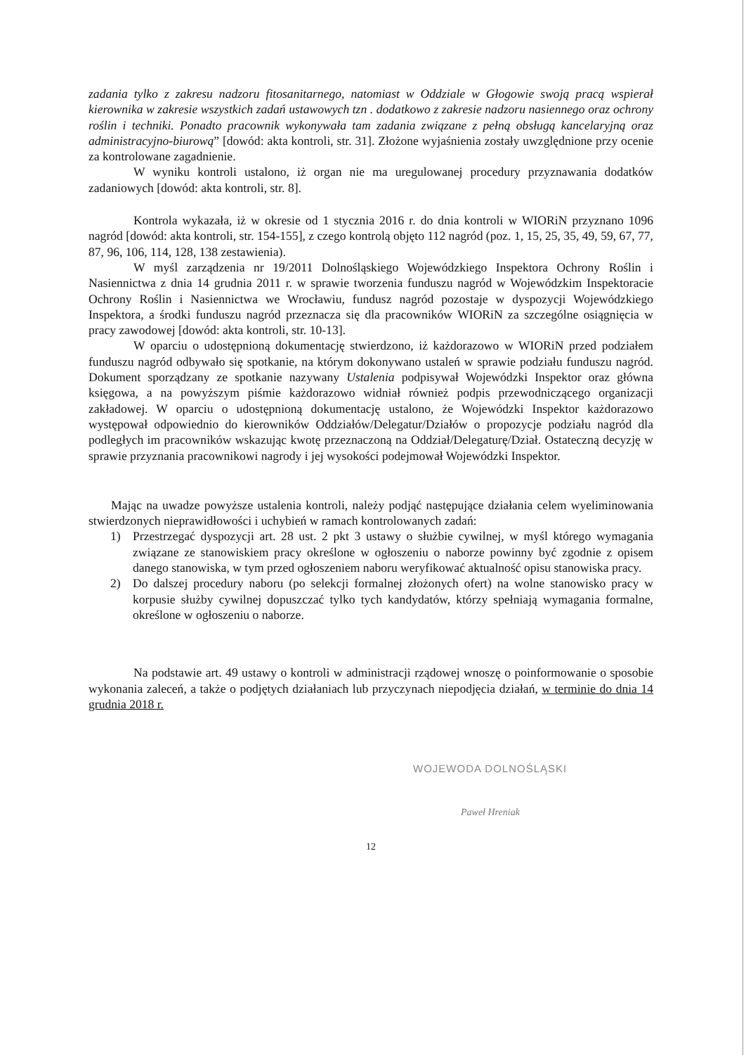zadania tylko z zakresu nadzoru fitosanitarnego, natomiast w Oddziale w Głogowie swoją pracą wspierał kierownika w zakresie wszystkich zadań ustawowych tzn . dodatkowo z zakresie nadzoru nasiennego oraz ochrony roślin i techniki. Ponadto pracownik wykonywała tam zadania związane z pełną obsługą kancelaryjną oraz administracyjno-biurową” [dowód: akta kontroli, str. 31]. Złożone wyjaśnienia zostały uwzględnione przy ocenie za kontrolowane zagadnienie.
W wyniku kontroli ustalono, iż organ nie ma uregulowanej procedury przyznawania dodatków zadaniowych [dowód: akta kontroli, str. 8].
Kontrola wykazała, iż w okresie od 1 stycznia 2016 r. do dnia kontroli w WIORiN przyznano 1096 nagród [dowód: akta kontroli, str. 154-155], z czego kontrolą objęto 112 nagród (poz. 1, 15, 25, 35, 49, 59, 67, 77, 87, 96, 106, 114, 128, 138 zestawienia).
W myśl zarządzenia nr 19/2011 Dolnośląskiego Wojewódzkiego Inspektora Ochrony Roślin i Nasiennictwa z dnia 14 grudnia 2011 r. w sprawie tworzenia funduszu nagród w Wojewódzkim Inspektoracie Ochrony Roślin i Nasiennictwa we Wrocławiu, fundusz nagród pozostaje w dyspozycji Wojewódzkiego Inspektora, a środki funduszu nagród przeznacza się dla pracowników WIORiN za szczególne osiągnięcia w pracy zawodowej [dowód: akta kontroli, str. 10-13].
W oparciu o udostępnioną dokumentację stwierdzono, iż każdorazowo w WIORiN przed podziałem funduszu nagród odbywało się spotkanie, na którym dokonywano ustaleń w sprawie podziału funduszu nagród. Dokument sporządzany ze spotkanie nazywany Ustalenia podpisywał Wojewódzki Inspektor oraz główna księgowa, a na powyższym piśmie każdorazowo widniał również podpis przewodniczącego organizacji zakładowej. W oparciu o udostępnioną dokumentację ustalono, że Wojewódzki Inspektor każdorazowo występował odpowiednio do kierowników Oddziałów/Delegatur/Działów o propozycje podziału nagród dla podległych im pracowników wskazując kwotę przeznaczoną na Oddział/Delegaturę/Dział. Ostateczną decyzję w sprawie przyznania pracownikowi nagrody i jej wysokości podejmował Wojewódzki Inspektor.
Mając na uwadze powyższe ustalenia kontroli, należy podjąć następujące działania celem wyeliminowania stwierdzonych nieprawidłowości i uchybień w ramach kontrolowanych zadań:
1) Przestrzegać dyspozycji art. 28 ust. 2 pkt 3 ustawy o służbie cywilnej, w myśl którego wymagania związane ze stanowiskiem pracy określone w ogłoszeniu o naborze powinny być zgodnie z opisem danego stanowiska, w tym przed ogłoszeniem naboru weryfikować aktualność opisu stanowiska pracy.
2) Do dalszej procedury naboru (po selekcji formalnej złożonych ofert) na wolne stanowisko pracy w korpusie służby cywilnej dopuszczać tylko tych kandydatów, którzy spełniają wymagania formalne, określone w ogłoszeniu o naborze.
Na podstawie art. 49 ustawy o kontroli w administracji rządowej wnoszę o poinformowanie o sposobie wykonania zaleceń, a także o podjętych działaniach lub przyczynach niepodjęcia działań, w terminie do dnia 14 grudnia 2018 r.
WOJEWODA DOLNOŚLĄSKI
Paweł Hreniak
12